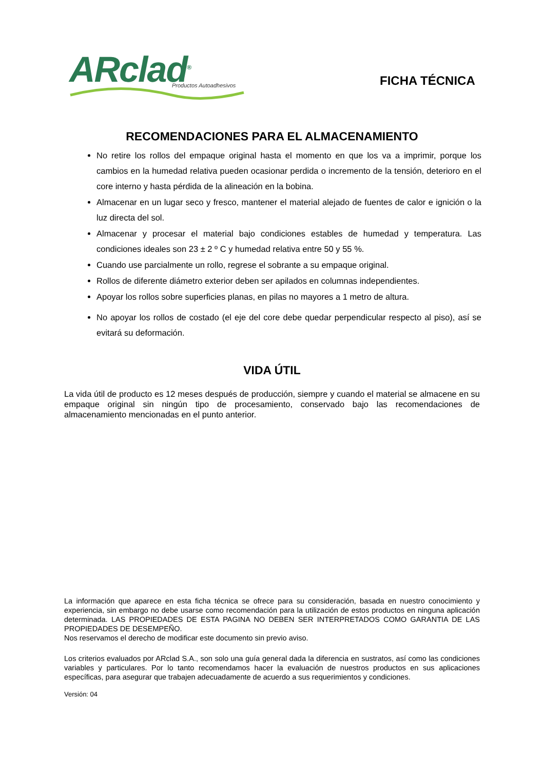ARclad<sup>®</sup>
Productos Autoadhesivos
FICHA TÉCNICA
RECOMENDACIONES PARA EL ALMACENAMIENTO
No retire los rollos del empaque original hasta el momento en que los va a imprimir, porque los cambios en la humedad relativa pueden ocasionar perdida o incremento de la tensión, deterioro en el core interno y hasta pérdida de la alineación en la bobina.
Almacenar en un lugar seco y fresco, mantener el material alejado de fuentes de calor e ignición o la luz directa del sol.
Almacenar y procesar el material bajo condiciones estables de humedad y temperatura. Las condiciones ideales son 23 ± 2 º C y humedad relativa entre 50 y 55 %.
Cuando use parcialmente un rollo, regrese el sobrante a su empaque original.
Rollos de diferente diámetro exterior deben ser apilados en columnas independientes.
Apoyar los rollos sobre superficies planas, en pilas no mayores a 1 metro de altura.
No apoyar los rollos de costado (el eje del core debe quedar perpendicular respecto al piso), así se evitará su deformación.
VIDA ÚTIL
La vida útil de producto es 12 meses después de producción, siempre y cuando el material se almacene en su empaque original sin ningún tipo de procesamiento, conservado bajo las recomendaciones de almacenamiento mencionadas en el punto anterior.
La información que aparece en esta ficha técnica se ofrece para su consideración, basada en nuestro conocimiento y experiencia, sin embargo no debe usarse como recomendación para la utilización de estos productos en ninguna aplicación determinada. LAS PROPIEDADES DE ESTA PAGINA NO DEBEN SER INTERPRETADOS COMO GARANTIA DE LAS PROPIEDADES DE DESEMPEÑO.
Nos reservamos el derecho de modificar este documento sin previo aviso.
Los criterios evaluados por ARclad S.A., son solo una guía general dada la diferencia en sustratos, así como las condiciones variables y particulares. Por lo tanto recomendamos hacer la evaluación de nuestros productos en sus aplicaciones específicas, para asegurar que trabajen adecuadamente de acuerdo a sus requerimientos y condiciones.
Versión: 04